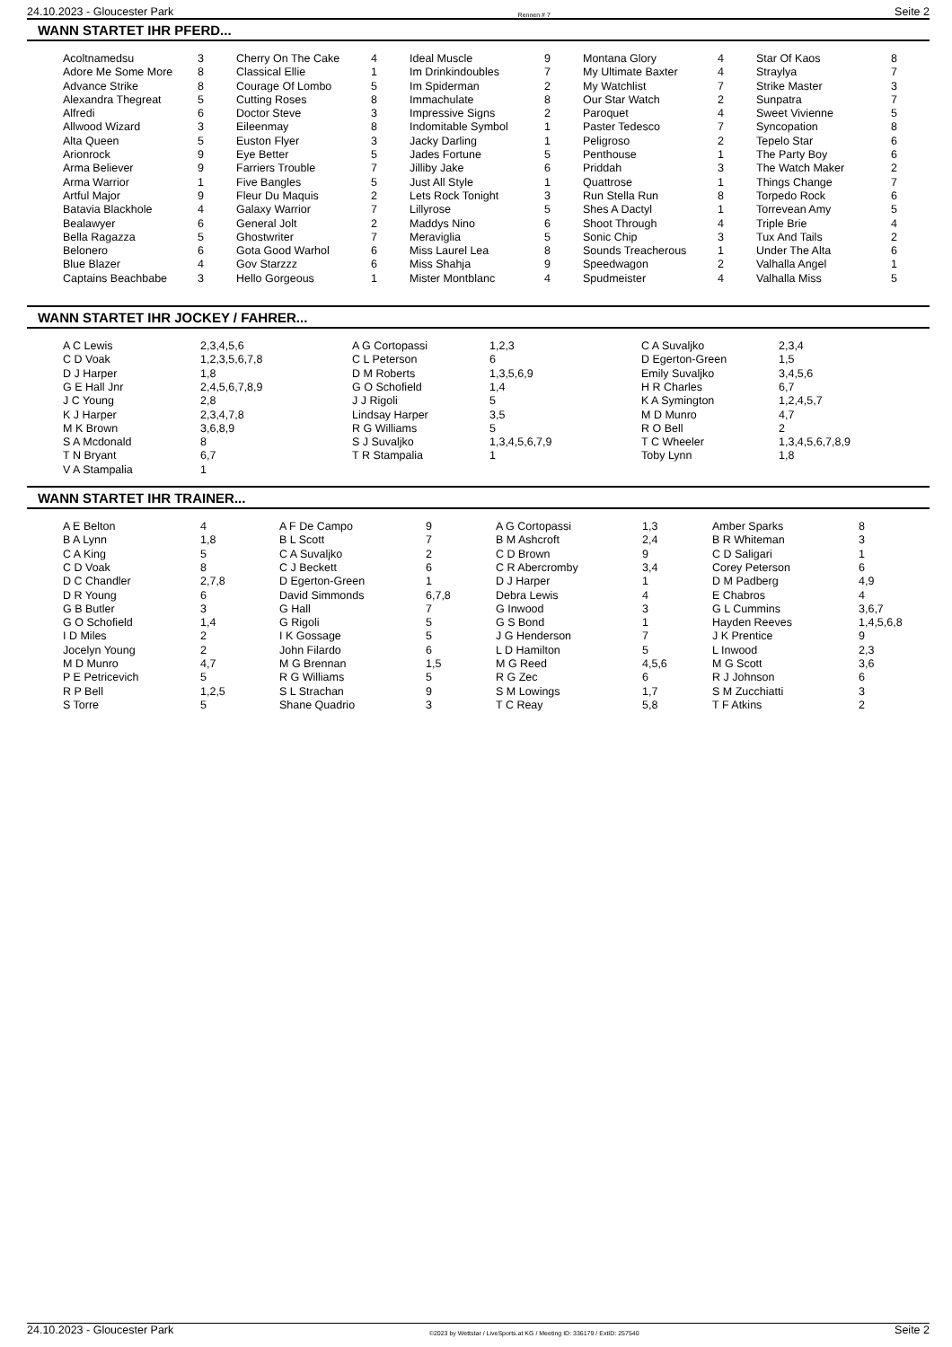24.10.2023 - Gloucester Park Rennen # 7 Seite 2
WANN STARTET IHR PFERD...
| Acoltnamedsu | 3 | Cherry On The Cake | 4 | Ideal Muscle | 9 | Montana Glory | 4 | Star Of Kaos | 8 |
| Adore Me Some More | 8 | Classical Ellie | 1 | Im Drinkindoubles | 7 | My Ultimate Baxter | 4 | Straylya | 7 |
| Advance Strike | 8 | Courage Of Lombo | 5 | Im Spiderman | 2 | My Watchlist | 7 | Strike Master | 3 |
| Alexandra Thegreat | 5 | Cutting Roses | 8 | Immachulate | 8 | Our Star Watch | 2 | Sunpatra | 7 |
| Alfredi | 6 | Doctor Steve | 3 | Impressive Signs | 2 | Paroquet | 4 | Sweet Vivienne | 5 |
| Allwood Wizard | 3 | Eileenmay | 8 | Indomitable Symbol | 1 | Paster Tedesco | 7 | Syncopation | 8 |
| Alta Queen | 5 | Euston Flyer | 3 | Jacky Darling | 1 | Peligroso | 2 | Tepelo Star | 6 |
| Arionrock | 9 | Eye Better | 5 | Jades Fortune | 5 | Penthouse | 1 | The Party Boy | 6 |
| Arma Believer | 9 | Farriers Trouble | 7 | Jilliby Jake | 6 | Priddah | 3 | The Watch Maker | 2 |
| Arma Warrior | 1 | Five Bangles | 5 | Just All Style | 1 | Quattrose | 1 | Things Change | 7 |
| Artful Major | 9 | Fleur Du Maquis | 2 | Lets Rock Tonight | 3 | Run Stella Run | 8 | Torpedo Rock | 6 |
| Batavia Blackhole | 4 | Galaxy Warrior | 7 | Lillyrose | 5 | Shes A Dactyl | 1 | Torrevean Amy | 5 |
| Bealawyer | 6 | General Jolt | 2 | Maddys Nino | 6 | Shoot Through | 4 | Triple Brie | 4 |
| Bella Ragazza | 5 | Ghostwriter | 7 | Meraviglia | 5 | Sonic Chip | 3 | Tux And Tails | 2 |
| Belonero | 6 | Gota Good Warhol | 6 | Miss Laurel Lea | 8 | Sounds Treacherous | 1 | Under The Alta | 6 |
| Blue Blazer | 4 | Gov Starzzz | 6 | Miss Shahja | 9 | Speedwagon | 2 | Valhalla Angel | 1 |
| Captains Beachbabe | 3 | Hello Gorgeous | 1 | Mister Montblanc | 4 | Spudmeister | 4 | Valhalla Miss | 5 |
WANN STARTET IHR JOCKEY / FAHRER...
| A C Lewis | 2,3,4,5,6 | A G Cortopassi | 1,2,3 | C A Suvaljko | 2,3,4 |
| C D Voak | 1,2,3,5,6,7,8 | C L Peterson | 6 | D Egerton-Green | 1,5 |
| D J Harper | 1,8 | D M Roberts | 1,3,5,6,9 | Emily Suvaljko | 3,4,5,6 |
| G E Hall Jnr | 2,4,5,6,7,8,9 | G O Schofield | 1,4 | H R Charles | 6,7 |
| J C Young | 2,8 | J J Rigoli | 5 | K A Symington | 1,2,4,5,7 |
| K J Harper | 2,3,4,7,8 | Lindsay Harper | 3,5 | M D Munro | 4,7 |
| M K Brown | 3,6,8,9 | R G Williams | 5 | R O Bell | 2 |
| S A Mcdonald | 8 | S J Suvaljko | 1,3,4,5,6,7,9 | T C Wheeler | 1,3,4,5,6,7,8,9 |
| T N Bryant | 6,7 | T R Stampalia | 1 | Toby Lynn | 1,8 |
| V A Stampalia | 1 | | | | |
WANN STARTET IHR TRAINER...
| A E Belton | 4 | A F De Campo | 9 | A G Cortopassi | 1,3 | Amber Sparks | 8 |
| B A Lynn | 1,8 | B L Scott | 7 | B M Ashcroft | 2,4 | B R Whiteman | 3 |
| C A King | 5 | C A Suvaljko | 2 | C D Brown | 9 | C D Saligari | 1 |
| C D Voak | 8 | C J Beckett | 6 | C R Abercromby | 3,4 | Corey Peterson | 6 |
| D C Chandler | 2,7,8 | D Egerton-Green | 1 | D J Harper | 1 | D M Padberg | 4,9 |
| D R Young | 6 | David Simmonds | 6,7,8 | Debra Lewis | 4 | E Chabros | 4 |
| G B Butler | 3 | G Hall | 7 | G Inwood | 3 | G L Cummins | 3,6,7 |
| G O Schofield | 1,4 | G Rigoli | 5 | G S Bond | 1 | Hayden Reeves | 1,4,5,6,8 |
| I D Miles | 2 | I K Gossage | 5 | J G Henderson | 7 | J K Prentice | 9 |
| Jocelyn Young | 2 | John Filardo | 6 | L D Hamilton | 5 | L Inwood | 2,3 |
| M D Munro | 4,7 | M G Brennan | 1,5 | M G Reed | 4,5,6 | M G Scott | 3,6 |
| P E Petricevich | 5 | R G Williams | 5 | R G Zec | 6 | R J Johnson | 6 |
| R P Bell | 1,2,5 | S L Strachan | 9 | S M Lowings | 1,7 | S M Zucchiatti | 3 |
| S Torre | 5 | Shane Quadrio | 3 | T C Reay | 5,8 | T F Atkins | 2 |
24.10.2023 - Gloucester Park ©2023 by Wettstar / LiveSports.at KG / Meeting ID: 336179 / ExtID: 257540 Seite 2